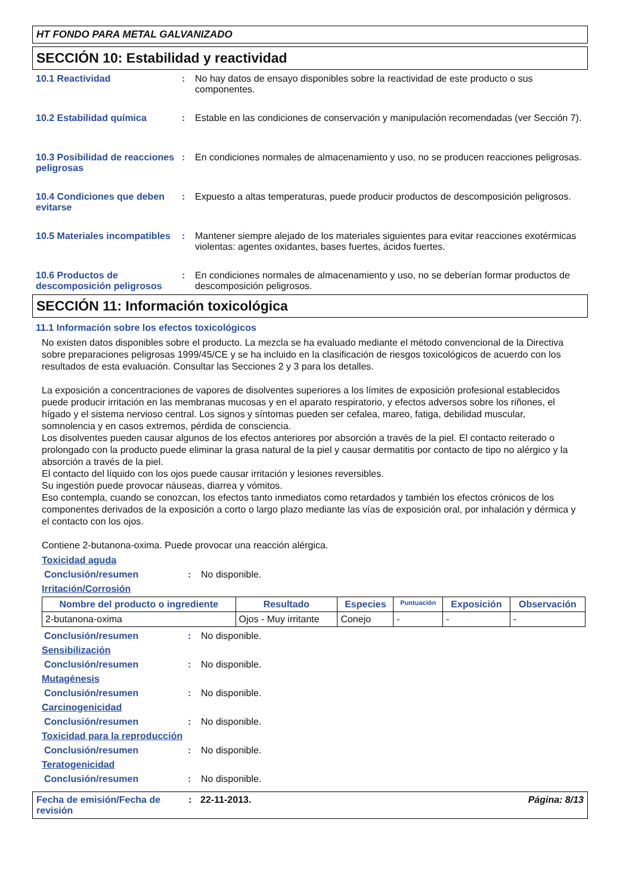HT FONDO PARA METAL GALVANIZADO
SECCIÓN 10: Estabilidad y reactividad
10.1 Reactividad : No hay datos de ensayo disponibles sobre la reactividad de este producto o sus componentes.
10.2 Estabilidad química : Estable en las condiciones de conservación y manipulación recomendadas (ver Sección 7).
10.3 Posibilidad de reacciones peligrosas
: En condiciones normales de almacenamiento y uso, no se producen reacciones peligrosas.
10.4 Condiciones que deben evitarse
: Expuesto a altas temperaturas, puede producir productos de descomposición peligrosos.
10.5 Materiales incompatibles
: Mantener siempre alejado de los materiales siguientes para evitar reacciones exotérmicas violentas: agentes oxidantes, bases fuertes, ácidos fuertes.
10.6 Productos de descomposición peligrosos
: En condiciones normales de almacenamiento y uso, no se deberían formar productos de descomposición peligrosos.
SECCIÓN 11: Información toxicológica
11.1 Información sobre los efectos toxicológicos
No existen datos disponibles sobre el producto. La mezcla se ha evaluado mediante el método convencional de la Directiva sobre preparaciones peligrosas 1999/45/CE y se ha incluido en la clasificación de riesgos toxicológicos de acuerdo con los resultados de esta evaluación. Consultar las Secciones 2 y 3 para los detalles.
La exposición a concentraciones de vapores de disolventes superiores a los límites de exposición profesional establecidos puede producir irritación en las membranas mucosas y en el aparato respiratorio, y efectos adversos sobre los riñones, el hígado y el sistema nervioso central. Los signos y síntomas pueden ser cefalea, mareo, fatiga, debilidad muscular, somnolencia y en casos extremos, pérdida de consciencia.
Los disolventes pueden causar algunos de los efectos anteriores por absorción a través de la piel. El contacto reiterado o prolongado con la producto puede eliminar la grasa natural de la piel y causar dermatitis por contacto de tipo no alérgico y la absorción a través de la piel.
El contacto del líquido con los ojos puede causar irritación y lesiones reversibles.
Su ingestión puede provocar náuseas, diarrea y vómitos.
Eso contempla, cuando se conozcan, los efectos tanto inmediatos como retardados y también los efectos crónicos de los componentes derivados de la exposición a corto o largo plazo mediante las vías de exposición oral, por inhalación y dérmica y el contacto con los ojos.
Contiene 2-butanona-oxima. Puede provocar una reacción alérgica.
Toxicidad aguda
Conclusión/resumen : No disponible.
Irritación/Corrosión
| Nombre del producto o ingrediente | Resultado | Especies | Puntuación | Exposición | Observación |
| --- | --- | --- | --- | --- | --- |
| 2-butanona-oxima | Ojos - Muy irritante | Conejo | - | - | - |
Conclusión/resumen : No disponible.
Sensibilización
Conclusión/resumen : No disponible.
Mutagénesis
Conclusión/resumen : No disponible.
Carcinogenicidad
Conclusión/resumen : No disponible.
Toxicidad para la reproducción
Conclusión/resumen : No disponible.
Teratogenicidad
Conclusión/resumen : No disponible.
Fecha de emisión/Fecha de revisión
: 22-11-2013. Página: 8/13